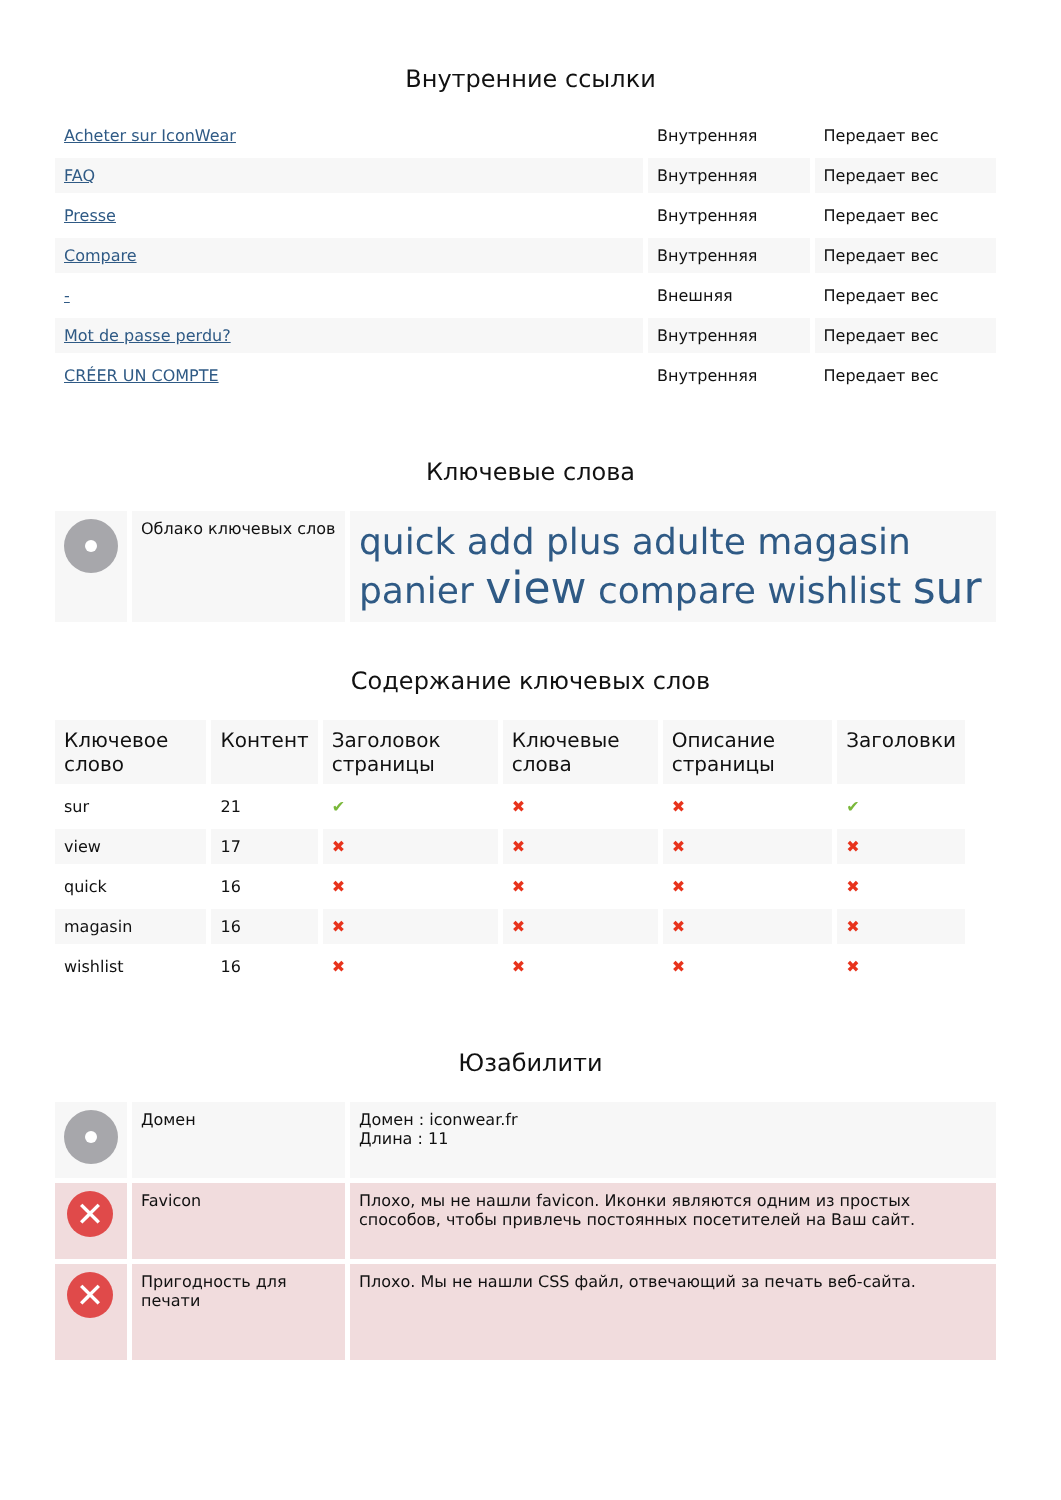Внутренние ссылки
| Acheter sur IconWear | Внутренняя | Передает вес |
| FAQ | Внутренняя | Передает вес |
| Presse | Внутренняя | Передает вес |
| Compare | Внутренняя | Передает вес |
| - | Внешняя | Передает вес |
| Mot de passe perdu? | Внутренняя | Передает вес |
| CRÉER UN COMPTE | Внутренняя | Передает вес |
Ключевые слова
| | Облако ключевых слов | quick add plus adulte magasin panier view compare wishlist sur |
Содержание ключевых слов
| Ключевое слово | Контент | Заголовок страницы | Ключевые слова | Описание страницы | Заголовки |
| --- | --- | --- | --- | --- | --- |
| sur | 21 | ✔ | ✖ | ✖ | ✔ |
| view | 17 | ✖ | ✖ | ✖ | ✖ |
| quick | 16 | ✖ | ✖ | ✖ | ✖ |
| magasin | 16 | ✖ | ✖ | ✖ | ✖ |
| wishlist | 16 | ✖ | ✖ | ✖ | ✖ |
Юзабилити
| | Домен | Домен : iconwear.fr Длина : 11 |
| ✕ | Favicon | Плохо, мы не нашли favicon. Иконки являются одним из простых способов, чтобы привлечь постоянных посетителей на Ваш сайт. |
| ✕ | Пригодность для печати | Плохо. Мы не нашли CSS файл, отвечающий за печать веб-сайта. |